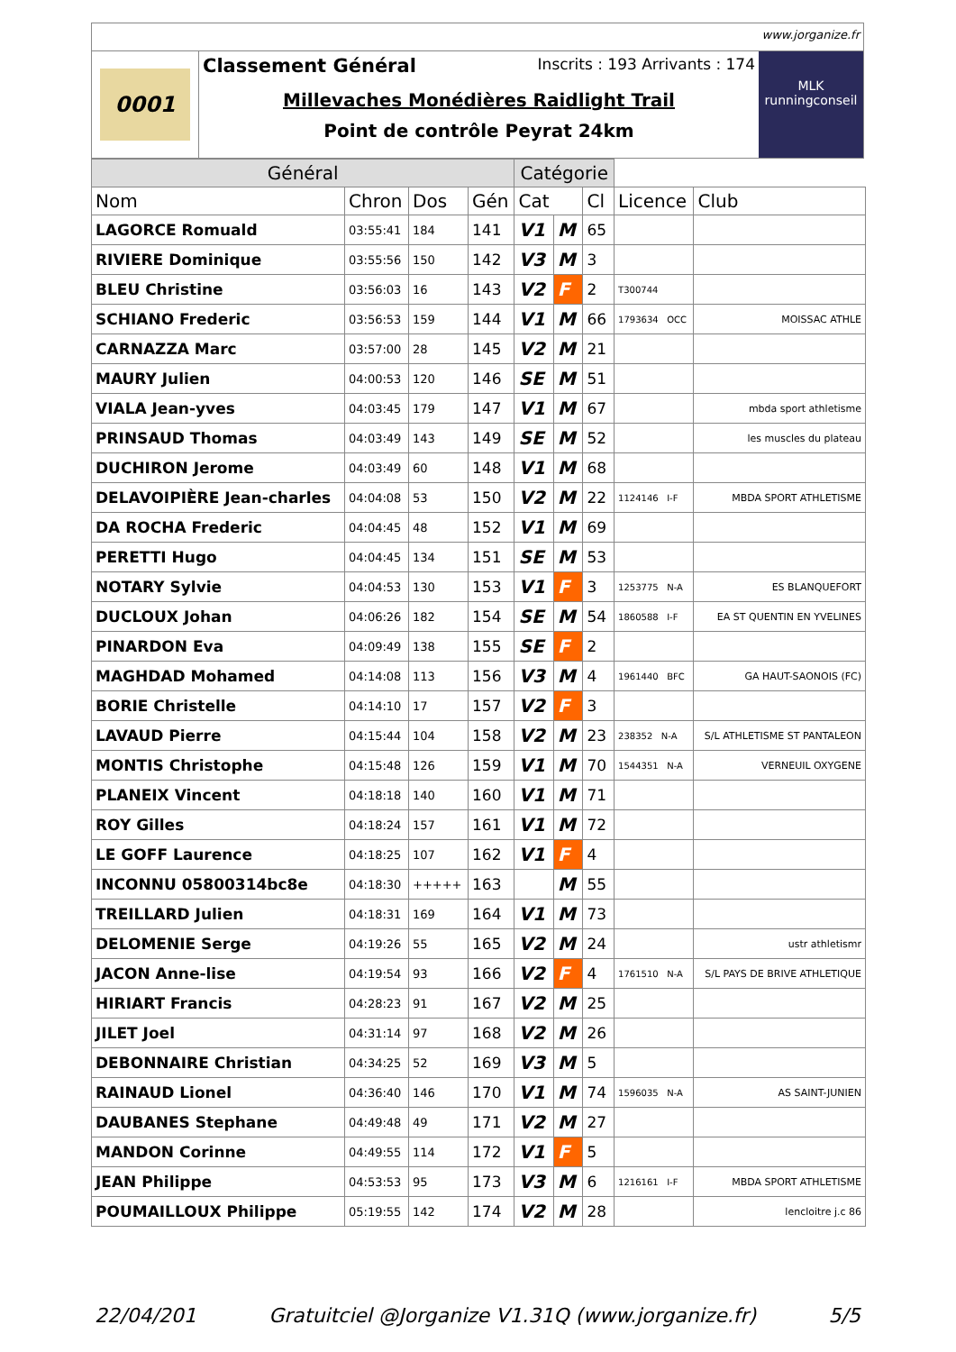www.jorganize.fr
0001
Classement Général Inscrits : 193 Arrivants : 174
Millevaches Monédières Raidlight Trail
Point de contrôle Peyrat 24km
MLK
runningconseil
| Général | | | | Catégorie | | | | |
| --- | --- | --- | --- | --- | --- | --- | --- | --- |
| Nom | Chron | Dos | Gén | Cat | | Cl | Licence | Club |
| LAGORCE Romuald | 03:55:41 | 184 | 141 | V1 | M | 65 | | |
| RIVIERE Dominique | 03:55:56 | 150 | 142 | V3 | M | 3 | | |
| BLEU Christine | 03:56:03 | 16 | 143 | V2 | F | 2 | T300744 | |
| SCHIANO Frederic | 03:56:53 | 159 | 144 | V1 | M | 66 | 1793634 OCC | MOISSAC ATHLE |
| CARNAZZA Marc | 03:57:00 | 28 | 145 | V2 | M | 21 | | |
| MAURY Julien | 04:00:53 | 120 | 146 | SE | M | 51 | | |
| VIALA Jean-yves | 04:03:45 | 179 | 147 | V1 | M | 67 | | mbda sport athletisme |
| PRINSAUD Thomas | 04:03:49 | 143 | 149 | SE | M | 52 | | les muscles du plateau |
| DUCHIRON Jerome | 04:03:49 | 60 | 148 | V1 | M | 68 | | |
| DELAVOIPIÈRE Jean-charles | 04:04:08 | 53 | 150 | V2 | M | 22 | 1124146 I-F | MBDA SPORT ATHLETISME |
| DA ROCHA Frederic | 04:04:45 | 48 | 152 | V1 | M | 69 | | |
| PERETTI Hugo | 04:04:45 | 134 | 151 | SE | M | 53 | | |
| NOTARY Sylvie | 04:04:53 | 130 | 153 | V1 | F | 3 | 1253775 N-A | ES BLANQUEFORT |
| DUCLOUX Johan | 04:06:26 | 182 | 154 | SE | M | 54 | 1860588 I-F | EA ST QUENTIN EN YVELINES |
| PINARDON Eva | 04:09:49 | 138 | 155 | SE | F | 2 | | |
| MAGHDAD Mohamed | 04:14:08 | 113 | 156 | V3 | M | 4 | 1961440 BFC | GA HAUT-SAONOIS (FC) |
| BORIE Christelle | 04:14:10 | 17 | 157 | V2 | F | 3 | | |
| LAVAUD Pierre | 04:15:44 | 104 | 158 | V2 | M | 23 | 238352 N-A | S/L ATHLETISME ST PANTALEON |
| MONTIS Christophe | 04:15:48 | 126 | 159 | V1 | M | 70 | 1544351 N-A | VERNEUIL OXYGENE |
| PLANEIX Vincent | 04:18:18 | 140 | 160 | V1 | M | 71 | | |
| ROY Gilles | 04:18:24 | 157 | 161 | V1 | M | 72 | | |
| LE GOFF Laurence | 04:18:25 | 107 | 162 | V1 | F | 4 | | |
| INCONNU 05800314bc8e | 04:18:30 | +++++ | 163 | | M | 55 | | |
| TREILLARD Julien | 04:18:31 | 169 | 164 | V1 | M | 73 | | |
| DELOMENIE Serge | 04:19:26 | 55 | 165 | V2 | M | 24 | | ustr athletismr |
| JACON Anne-lise | 04:19:54 | 93 | 166 | V2 | F | 4 | 1761510 N-A | S/L PAYS DE BRIVE ATHLETIQUE |
| HIRIART Francis | 04:28:23 | 91 | 167 | V2 | M | 25 | | |
| JILET Joel | 04:31:14 | 97 | 168 | V2 | M | 26 | | |
| DEBONNAIRE Christian | 04:34:25 | 52 | 169 | V3 | M | 5 | | |
| RAINAUD Lionel | 04:36:40 | 146 | 170 | V1 | M | 74 | 1596035 N-A | AS SAINT-JUNIEN |
| DAUBANES Stephane | 04:49:48 | 49 | 171 | V2 | M | 27 | | |
| MANDON Corinne | 04:49:55 | 114 | 172 | V1 | F | 5 | | |
| JEAN Philippe | 04:53:53 | 95 | 173 | V3 | M | 6 | 1216161 I-F | MBDA SPORT ATHLETISME |
| POUMAILLOUX Philippe | 05:19:55 | 142 | 174 | V2 | M | 28 | | lencloitre j.c 86 |
22/04/201 Gratuitciel @Jorganize V1.31Q (www.jorganize.fr) 5/5